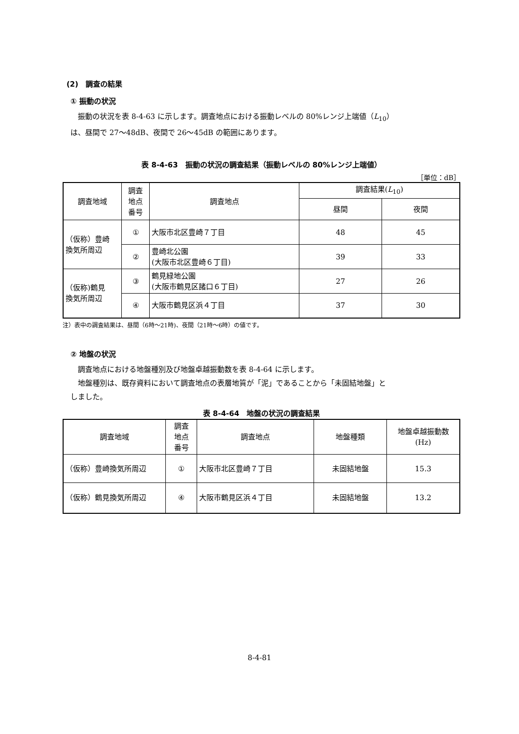(2)　調査の結果
① 振動の状況
振動の状況を表 8-4-63 に示します。調査地点における振動レベルの 80%レンジ上端値（L<sub>10</sub>）
は、昼間で 27～48dB、夜間で 26～45dB の範囲にあります。
表 8-4-63　振動の状況の調査結果（振動レベルの 80%レンジ上端値）
［単位：dB］
| 調査地域 | 調査 地点 番号 | 調査地点 | 調査結果( L<sub>10</sub>) | |
| --- | --- | --- | --- | --- |
| | | | 昼間 | 夜間 |
| （仮称）豊崎 換気所周辺 | ① | 大阪市北区豊崎７丁目 | 48 | 45 |
| | ② | 豊崎北公園 (大阪市北区豊崎６丁目) | 39 | 33 |
| （仮称)鶴見 換気所周辺 | ③ | 鶴見緑地公園 (大阪市鶴見区諸口６丁目) | 27 | 26 |
| | ④ | 大阪市鶴見区浜４丁目 | 37 | 30 |
注）表中の調査結果は、昼間（6時～21時)、夜間（21時～6時）の値です。
② 地盤の状況
調査地点における地盤種別及び地盤卓越振動数を表 8-4-64 に示します。
地盤種別は、既存資料において調査地点の表層地質が「泥」であることから「未固結地盤」と
しました。
表 8-4-64　地盤の状況の調査結果
| 調査地域 | 調査 地点 番号 | 調査地点 | 地盤種類 | 地盤卓越振動数 (Hz) |
| --- | --- | --- | --- | --- |
| （仮称）豊崎換気所周辺 | ① | 大阪市北区豊崎７丁目 | 未固結地盤 | 15.3 |
| （仮称）鶴見換気所周辺 | ④ | 大阪市鶴見区浜４丁目 | 未固結地盤 | 13.2 |
8-4-81